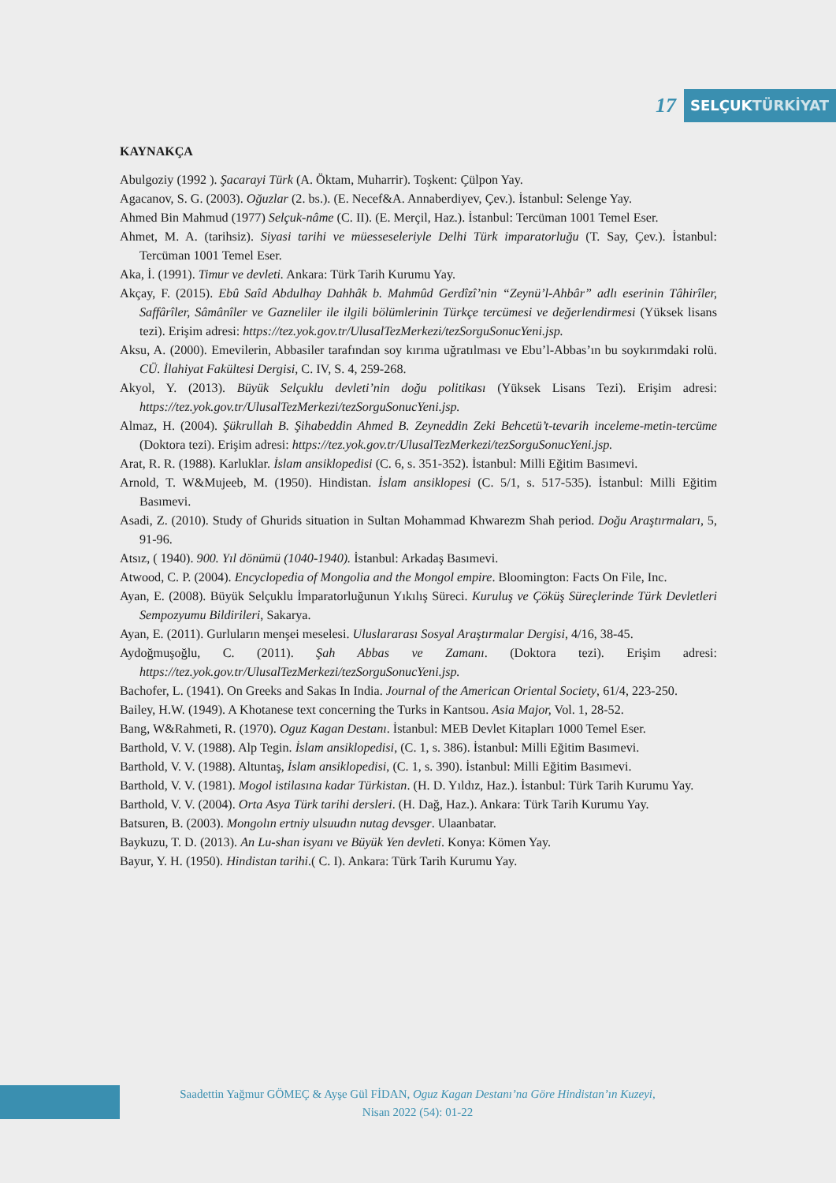17
SELÇUKTÜRKİYAT
KAYNAKÇA
Abulgoziy (1992 ). Şacarayi Türk (A. Öktam, Muharrir). Toşkent: Çülpon Yay.
Agacanov, S. G. (2003). Oğuzlar (2. bs.). (E. Necef&A. Annaberdiyev, Çev.). İstanbul: Selenge Yay.
Ahmed Bin Mahmud (1977) Selçuk-nâme (C. II). (E. Merçil, Haz.). İstanbul: Tercüman 1001 Temel Eser.
Ahmet, M. A. (tarihsiz). Siyasi tarihi ve müesseseleriyle Delhi Türk imparatorluğu (T. Say, Çev.). İstanbul: Tercüman 1001 Temel Eser.
Aka, İ. (1991). Timur ve devleti. Ankara: Türk Tarih Kurumu Yay.
Akçay, F. (2015). Ebû Saîd Abdulhay Dahhâk b. Mahmûd Gerdîzî’nin “Zeynü’l-Ahbâr” adlı eserinin Tâhirîler, Saffârîler, Sâmânîler ve Gazneliler ile ilgili bölümlerinin Türkçe tercümesi ve değerlendirmesi (Yüksek lisans tezi). Erişim adresi: https://tez.yok.gov.tr/UlusalTezMerkezi/tezSorguSonucYeni.jsp.
Aksu, A. (2000). Emevilerin, Abbasiler tarafından soy kırıma uğratılması ve Ebu’l-Abbas’ın bu soykırımdaki rolü. CÜ. İlahiyat Fakültesi Dergisi, C. IV, S. 4, 259-268.
Akyol, Y. (2013). Büyük Selçuklu devleti’nin doğu politikası (Yüksek Lisans Tezi). Erişim adresi: https://tez.yok.gov.tr/UlusalTezMerkezi/tezSorguSonucYeni.jsp.
Almaz, H. (2004). Şükrullah B. Şihabeddin Ahmed B. Zeyneddin Zeki Behcetü’t-tevarih inceleme-metin-tercüme (Doktora tezi). Erişim adresi: https://tez.yok.gov.tr/UlusalTezMerkezi/tezSorguSonucYeni.jsp.
Arat, R. R. (1988). Karluklar. İslam ansiklopedisi (C. 6, s. 351-352). İstanbul: Milli Eğitim Basımevi.
Arnold, T. W&Mujeeb, M. (1950). Hindistan. İslam ansiklopesi (C. 5/1, s. 517-535). İstanbul: Milli Eğitim Basımevi.
Asadi, Z. (2010). Study of Ghurids situation in Sultan Mohammad Khwarezm Shah period. Doğu Araştırmaları, 5, 91-96.
Atsız, ( 1940). 900. Yıl dönümü (1040-1940). İstanbul: Arkadaş Basımevi.
Atwood, C. P. (2004). Encyclopedia of Mongolia and the Mongol empire. Bloomington: Facts On File, Inc.
Ayan, E. (2008). Büyük Selçuklu İmparatorluğunun Yıkılış Süreci. Kuruluş ve Çöküş Süreçlerinde Türk Devletleri Sempozyumu Bildirileri, Sakarya.
Ayan, E. (2011). Gurluların menşei meselesi. Uluslararası Sosyal Araştırmalar Dergisi, 4/16, 38-45.
Aydoğmuşoğlu, C. (2011). Şah Abbas ve Zamanı. (Doktora tezi). Erişim adresi: https://tez.yok.gov.tr/UlusalTezMerkezi/tezSorguSonucYeni.jsp.
Bachofer, L. (1941). On Greeks and Sakas In India. Journal of the American Oriental Society, 61/4, 223-250.
Bailey, H.W. (1949). A Khotanese text concerning the Turks in Kantsou. Asia Major, Vol. 1, 28-52.
Bang, W&Rahmeti, R. (1970). Oguz Kagan Destanı. İstanbul: MEB Devlet Kitapları 1000 Temel Eser.
Barthold, V. V. (1988). Alp Tegin. İslam ansiklopedisi, (C. 1, s. 386). İstanbul: Milli Eğitim Basımevi.
Barthold, V. V. (1988). Altuntaş, İslam ansiklopedisi, (C. 1, s. 390). İstanbul: Milli Eğitim Basımevi.
Barthold, V. V. (1981). Mogol istilasına kadar Türkistan. (H. D. Yıldız, Haz.). İstanbul: Türk Tarih Kurumu Yay.
Barthold, V. V. (2004). Orta Asya Türk tarihi dersleri. (H. Dağ, Haz.). Ankara: Türk Tarih Kurumu Yay.
Batsuren, B. (2003). Mongolın ertniy ulsuudın nutag devsger. Ulaanbatar.
Baykuzu, T. D. (2013). An Lu-shan isyanı ve Büyük Yen devleti. Konya: Kömen Yay.
Bayur, Y. H. (1950). Hindistan tarihi.( C. I). Ankara: Türk Tarih Kurumu Yay.
Saadettin Yağmur GÖMEÇ & Ayşe Gül FİDAN, Oguz Kagan Destanı’na Göre Hindistan’ın Kuzeyi,
Nisan 2022 (54): 01-22